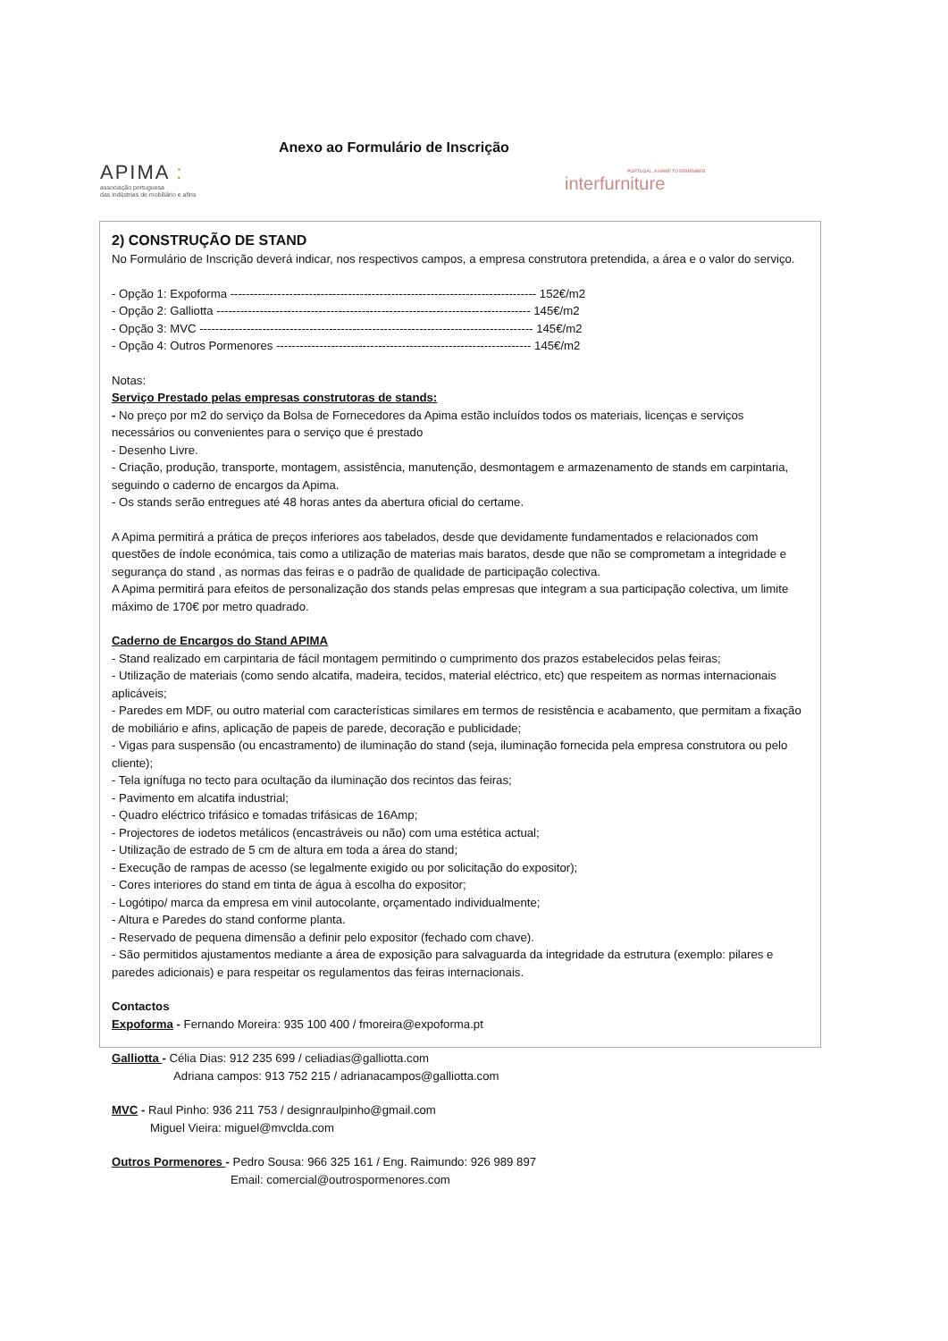APIMA :
associação portuguesa
das indústrias de mobiliário e afins
Anexo ao Formulário de Inscrição
PORTUGAL, A NAME TO REMEMBER
interfurniture
2) CONSTRUÇÃO DE STAND
No Formulário de Inscrição deverá indicar, nos respectivos campos, a empresa construtora pretendida, a área e o valor do serviço.
- Opção 1: Expoforma ------------------------------------------------------------------------------ 152€/m2
- Opção 2: Galliotta -------------------------------------------------------------------------------- 145€/m2
- Opção 3: MVC ------------------------------------------------------------------------------------- 145€/m2
- Opção 4: Outros Pormenores ----------------------------------------------------------------- 145€/m2
Notas:
Serviço Prestado pelas empresas construtoras de stands:
- No preço por m2 do serviço da Bolsa de Fornecedores da Apima estão incluídos todos os materiais, licenças e serviços necessários ou convenientes para o serviço que é prestado
- Desenho Livre.
- Criação, produção, transporte, montagem, assistência, manutenção, desmontagem e armazenamento de stands em carpintaria, seguindo o caderno de encargos da Apima.
- Os stands serão entregues até 48 horas antes da abertura oficial do certame.
A Apima permitirá a prática de preços inferiores aos tabelados, desde que devidamente fundamentados e relacionados com questões de índole económica, tais como a utilização de materias mais baratos, desde que não se comprometam a integridade e segurança do stand , as normas das feiras e o padrão de qualidade de participação colectiva.
A Apima permitirá para efeitos de personalização dos stands pelas empresas que integram a sua participação colectiva, um limite máximo de 170€ por metro quadrado.
Caderno de Encargos do Stand APIMA
- Stand realizado em carpintaria de fácil montagem permitindo o cumprimento dos prazos estabelecidos pelas feiras;
- Utilização de materiais (como sendo alcatifa, madeira, tecidos, material eléctrico, etc) que respeitem as normas internacionais aplicáveis;
- Paredes em MDF, ou outro material com características similares em termos de resistência e acabamento, que permitam a fixação de mobiliário e afins, aplicação de papeis de parede, decoração e publicidade;
- Vigas para suspensão (ou encastramento) de iluminação do stand (seja, iluminação fornecida pela empresa construtora ou pelo cliente);
- Tela ignífuga no tecto para ocultação da iluminação dos recintos das feiras;
- Pavimento em alcatifa industrial;
- Quadro eléctrico trifásico e tomadas trifásicas de 16Amp;
- Projectores de iodetos metálicos (encastráveis ou não) com uma estética actual;
- Utilização de estrado de 5 cm de altura em toda a área do stand;
- Execução de rampas de acesso (se legalmente exigido ou por solicitação do expositor);
- Cores interiores do stand em tinta de água à escolha do expositor;
- Logótipo/ marca da empresa em vinil autocolante, orçamentado individualmente;
- Altura e Paredes do stand conforme planta.
- Reservado de pequena dimensão a definir pelo expositor (fechado com chave).
- São permitidos ajustamentos mediante a área de exposição para salvaguarda da integridade da estrutura (exemplo: pilares e paredes adicionais) e para respeitar os regulamentos das feiras internacionais.
Contactos
Expoforma - Fernando Moreira: 935 100 400 / fmoreira@expoforma.pt
Galliotta - Célia Dias: 912 235 699 / celiadias@galliotta.com
Adriana campos: 913 752 215 / adrianacampos@galliotta.com
MVC - Raul Pinho: 936 211 753 / designraulpinho@gmail.com
Miguel Vieira: miguel@mvclda.com
Outros Pormenores - Pedro Sousa: 966 325 161 / Eng. Raimundo: 926 989 897
Email: comercial@outrospormenores.com